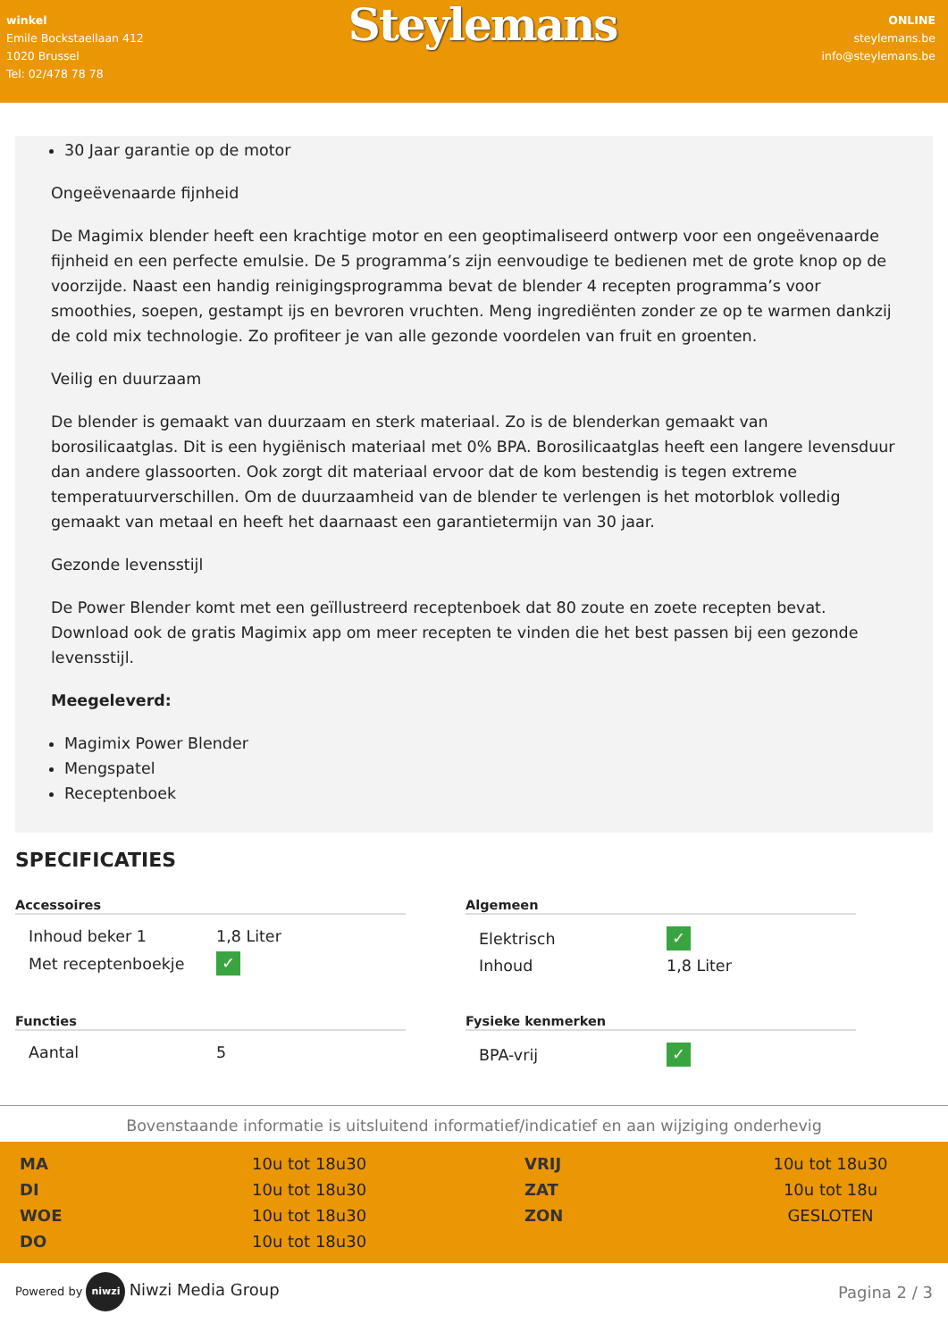winkel
Emile Bockstaellaan 412
1020 Brussel
Tel: 02/478 78 78
Steylemans
ONLINE
steylemans.be
info@steylemans.be
30 Jaar garantie op de motor
Ongeëvenaarde fijnheid
De Magimix blender heeft een krachtige motor en een geoptimaliseerd ontwerp voor een ongeëvenaarde fijnheid en een perfecte emulsie. De 5 programma’s zijn eenvoudige te bedienen met de grote knop op de voorzijde. Naast een handig reinigingsprogramma bevat de blender 4 recepten programma’s voor smoothies, soepen, gestampt ijs en bevroren vruchten. Meng ingrediënten zonder ze op te warmen dankzij de cold mix technologie. Zo profiteer je van alle gezonde voordelen van fruit en groenten.
Veilig en duurzaam
De blender is gemaakt van duurzaam en sterk materiaal. Zo is de blenderkan gemaakt van borosilicaatglas. Dit is een hygiënisch materiaal met 0% BPA. Borosilicaatglas heeft een langere levensduur dan andere glassoorten. Ook zorgt dit materiaal ervoor dat de kom bestendig is tegen extreme temperatuurverschillen. Om de duurzaamheid van de blender te verlengen is het motorblok volledig gemaakt van metaal en heeft het daarnaast een garantietermijn van 30 jaar.
Gezonde levensstijl
De Power Blender komt met een geïllustreerd receptenboek dat 80 zoute en zoete recepten bevat. Download ook de gratis Magimix app om meer recepten te vinden die het best passen bij een gezonde levensstijl.
Meegeleverd:
Magimix Power Blender
Mengspatel
Receptenboek
SPECIFICATIES
Accessoires
| Inhoud beker 1 | 1,8 Liter |
| Met receptenboekje | ✓ |
Algemeen
| Elektrisch | ✓ |
| Inhoud | 1,8 Liter |
Functies
| Aantal | 5 |
Fysieke kenmerken
| BPA-vrij | ✓ |
Bovenstaande informatie is uitsluitend informatief/indicatief en aan wijziging onderhevig
MA 10u tot 18u30 VRIJ 10u tot 18u30 DI 10u tot 18u30 ZAT 10u tot 18u WOE 10u tot 18u30 ZON GESLOTEN DO 10u tot 18u30
Powered by niwzi Niwzi Media Group
Pagina 2 / 3